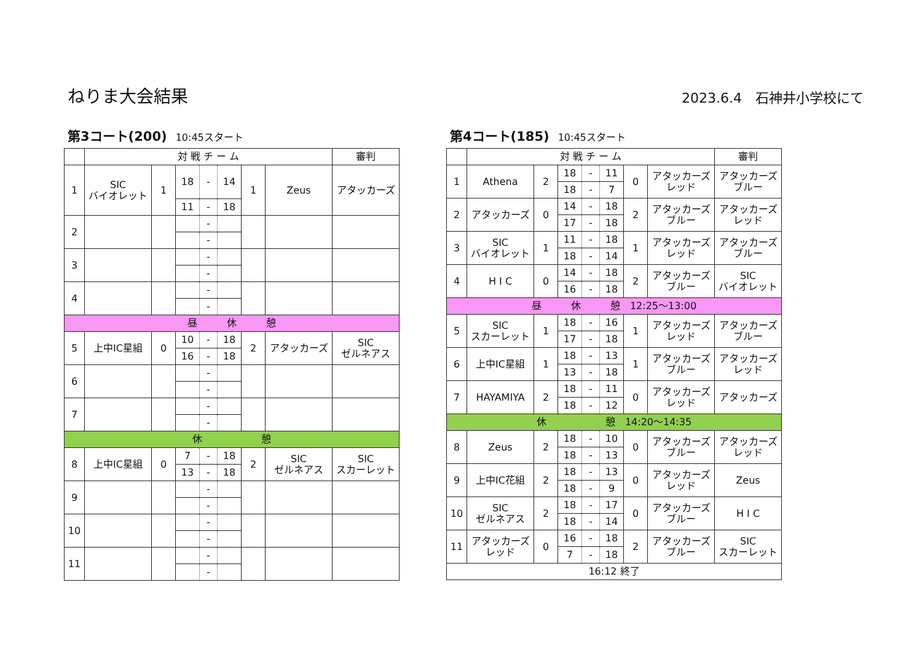ねりま大会結果
2023.6.4　石神井小学校にて
第3コート(200) 10:45スタート
| | 対 戦 チ ー ム | | | | | | | 審判 |
| --- | --- | --- | --- | --- | --- | --- | --- | --- |
| 1 | SIC バイオレット | 1 | 18 | - | 14 | 1 | Zeus | アタッカーズ |
| | | | 11 | - | 18 | | | |
| 2 | | | | - | | | | |
| | | | | - | | | | |
| 3 | | | | - | | | | |
| | | | | - | | | | |
| 4 | | | | - | | | | |
| | | | | - | | | | |
| 昼 休 憩 | | | | | | | | |
| 5 | 上中IC星組 | 0 | 10 | - | 18 | 2 | アタッカーズ | SIC ゼルネアス |
| | | | 16 | - | 18 | | | |
| 6 | | | | - | | | | |
| | | | | - | | | | |
| 7 | | | | - | | | | |
| | | | | - | | | | |
| 休 憩 | | | | | | | | |
| 8 | 上中IC星組 | 0 | 7 | - | 18 | 2 | SIC ゼルネアス | SIC スカーレット |
| | | | 13 | - | 18 | | | |
| 9 | | | | - | | | | |
| | | | | - | | | | |
| 10 | | | | - | | | | |
| | | | | - | | | | |
| 11 | | | | - | | | | |
| | | | | - | | | | |
第4コート(185) 10:45スタート
| | 対 戦 チ ー ム | | | | | | | 審判 |
| --- | --- | --- | --- | --- | --- | --- | --- | --- |
| 1 | Athena | 2 | 18 | - | 11 | 0 | アタッカーズ レッド | アタッカーズ ブルー |
| | | | 18 | - | 7 | | | |
| 2 | アタッカーズ | 0 | 14 | - | 18 | 2 | アタッカーズ ブルー | アタッカーズ レッド |
| | | | 17 | - | 18 | | | |
| 3 | SIC バイオレット | 1 | 11 | - | 18 | 1 | アタッカーズ レッド | アタッカーズ ブルー |
| | | | 18 | - | 14 | | | |
| 4 | H I C | 0 | 14 | - | 18 | 2 | アタッカーズ ブルー | SIC バイオレット |
| | | | 16 | - | 18 | | | |
| 昼 休 憩 12:25～13:00 | | | | | | | | |
| 5 | SIC スカーレット | 1 | 18 | - | 16 | 1 | アタッカーズ レッド | アタッカーズ ブルー |
| | | | 17 | - | 18 | | | |
| 6 | 上中IC星組 | 1 | 18 | - | 13 | 1 | アタッカーズ ブルー | アタッカーズ レッド |
| | | | 13 | - | 18 | | | |
| 7 | HAYAMIYA | 2 | 18 | - | 11 | 0 | アタッカーズ レッド | アタッカーズ |
| | | | 18 | - | 12 | | | |
| 休 憩 14:20～14:35 | | | | | | | | |
| 8 | Zeus | 2 | 18 | - | 10 | 0 | アタッカーズ ブルー | アタッカーズ レッド |
| | | | 18 | - | 13 | | | |
| 9 | 上中IC花組 | 2 | 18 | - | 13 | 0 | アタッカーズ レッド | Zeus |
| | | | 18 | - | 9 | | | |
| 10 | SIC ゼルネアス | 2 | 18 | - | 17 | 0 | アタッカーズ ブルー | H I C |
| | | | 18 | - | 14 | | | |
| 11 | アタッカーズ レッド | 0 | 16 | - | 18 | 2 | アタッカーズ ブルー | SIC スカーレット |
| | | | 7 | - | 18 | | | |
| 16:12 終了 | | | | | | | | |